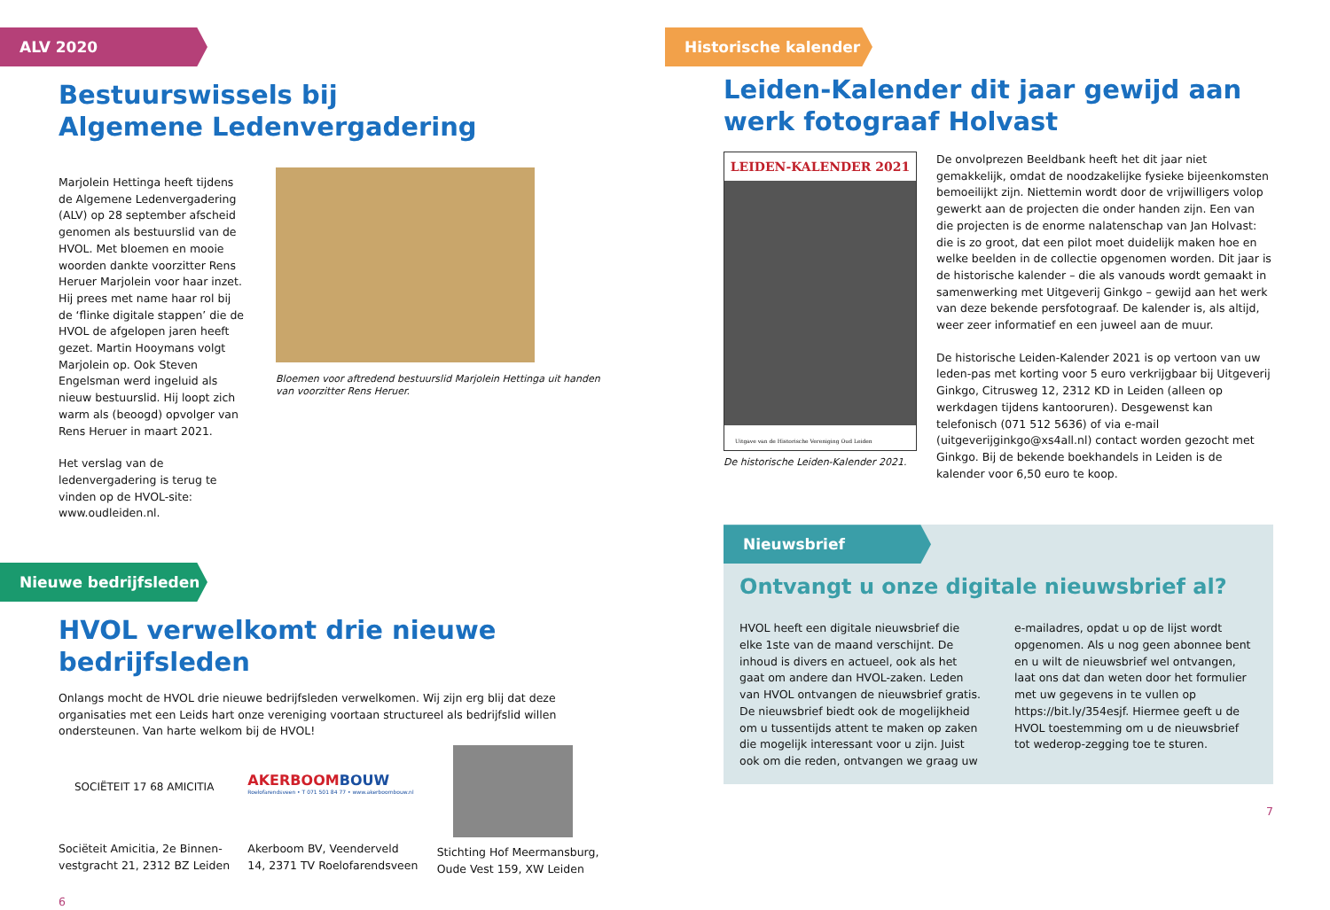ALV 2020
Bestuurswissels bij
Algemene Ledenvergadering
Marjolein Hettinga heeft tijdens de Algemene Ledenvergadering (ALV) op 28 september afscheid genomen als bestuurslid van de HVOL. Met bloemen en mooie woorden dankte voorzitter Rens Heruer Marjolein voor haar inzet. Hij prees met name haar rol bij de ‘flinke digitale stappen’ die de HVOL de afgelopen jaren heeft gezet. Martin Hooymans volgt Marjolein op. Ook Steven Engelsman werd ingeluid als nieuw bestuurslid. Hij loopt zich warm als (beoogd) opvolger van Rens Heruer in maart 2021.
Het verslag van de ledenvergadering is terug te vinden op de HVOL-site: www.oudleiden.nl.
Bloemen voor aftredend bestuurslid Marjolein Hettinga uit handen van voorzitter Rens Heruer.
Nieuwe bedrijfsleden
HVOL verwelkomt drie nieuwe
bedrijfsleden
Onlangs mocht de HVOL drie nieuwe bedrijfsleden verwelkomen. Wij zijn erg blij dat deze organisaties met een Leids hart onze vereniging voortaan structureel als bedrijfslid willen ondersteunen. Van harte welkom bij de HVOL!
SOCIËTEIT 17 68 AMICITIA
Sociëteit Amicitia, 2e Binnen-vestgracht 21, 2312 BZ Leiden
AKERBOOMBOUW
Roelofarendsveen • T 071 501 84 77 • www.akerboombouw.nl
Akerboom BV, Veenderveld 14, 2371 TV Roelofarendsveen
Stichting Hof Meermansburg, Oude Vest 159, XW Leiden
6
Historische kalender
Leiden-Kalender dit jaar gewijd aan werk fotograaf Holvast
LEIDEN-KALENDER 2021
Uitgave van de Historische Vereniging Oud Leiden
De historische Leiden-Kalender 2021.
De onvolprezen Beeldbank heeft het dit jaar niet gemakkelijk, omdat de noodzakelijke fysieke bijeenkomsten bemoeilijkt zijn. Niettemin wordt door de vrijwilligers volop gewerkt aan de projecten die onder handen zijn. Een van die projecten is de enorme nalatenschap van Jan Holvast: die is zo groot, dat een pilot moet duidelijk maken hoe en welke beelden in de collectie opgenomen worden. Dit jaar is de historische kalender – die als vanouds wordt gemaakt in samenwerking met Uitgeverij Ginkgo – gewijd aan het werk van deze bekende persfotograaf. De kalender is, als altijd, weer zeer informatief en een juweel aan de muur.
De historische Leiden-Kalender 2021 is op vertoon van uw leden-pas met korting voor 5 euro verkrijgbaar bij Uitgeverij Ginkgo, Citrusweg 12, 2312 KD in Leiden (alleen op werkdagen tijdens kantooruren). Desgewenst kan telefonisch (071 512 5636) of via e-mail (uitgeverijginkgo@xs4all.nl) contact worden gezocht met Ginkgo. Bij de bekende boekhandels in Leiden is de kalender voor 6,50 euro te koop.
Nieuwsbrief
Ontvangt u onze digitale nieuwsbrief al?
HVOL heeft een digitale nieuwsbrief die elke 1ste van de maand verschijnt. De inhoud is divers en actueel, ook als het gaat om andere dan HVOL-zaken. Leden van HVOL ontvangen de nieuwsbrief gratis.
De nieuwsbrief biedt ook de mogelijkheid om u tussentijds attent te maken op zaken die mogelijk interessant voor u zijn. Juist ook om die reden, ontvangen we graag uw e-mailadres, opdat u op de lijst wordt opgenomen. Als u nog geen abonnee bent en u wilt de nieuwsbrief wel ontvangen, laat ons dat dan weten door het formulier met uw gegevens in te vullen op https://bit.ly/354esjf. Hiermee geeft u de HVOL toestemming om u de nieuwsbrief tot wederop-zegging toe te sturen.
7